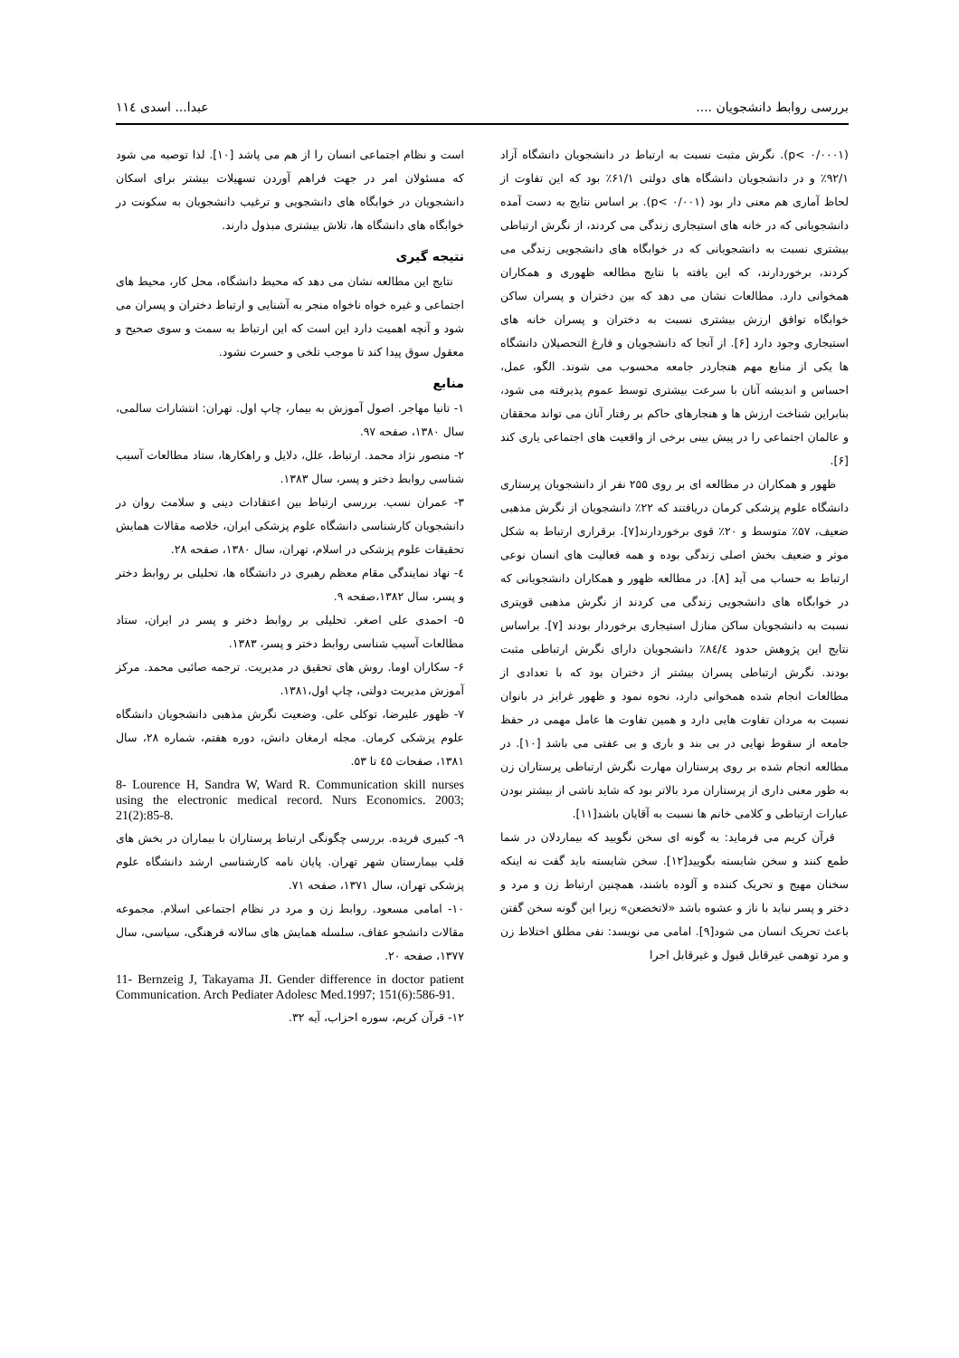بررسی روابط دانشجویان .... عبدا... اسدی ۱۱٤
(p< ۰/۰۰۰۱). نگرش مثبت نسبت به ارتباط در دانشجویان دانشگاه آزاد ۹۲/۱٪ و در دانشجویان دانشگاه های دولتی ۶۱/۱٪ بود که این تفاوت از لحاظ آماری هم معنی دار بود (p< ۰/۰۰۱). بر اساس نتایج به دست آمده دانشجویانی که در خانه های استیجاری زندگی می کردند، از نگرش ارتباطی بیشتری نسبت به دانشجویانی که در خوابگاه های دانشجویی زندگی می کردند، برخوردارند، که این یافته با نتایج مطالعه ظهوری و همکاران همخوانی دارد. مطالعات نشان می دهد که بین دختران و پسران ساکن خوابگاه توافق ارزش بیشتری نسبت به دختران و پسران خانه های استیجاری وجود دارد [۶]. از آنجا که دانشجویان و فارغ التحصیلان دانشگاه ها یکی از منابع مهم هنجاردر جامعه محسوب می شوند. الگو، عمل، احساس و اندیشه آنان با سرعت بیشتری توسط عموم پذیرفته می شود، بنابراین شناخت ارزش ها و هنجارهای حاکم بر رفتار آنان می تواند محققان و عالمان اجتماعی را در پیش بینی برخی از واقعیت های اجتماعی یاری کند [۶].
ظهور و همکاران در مطالعه ای بر روی ۲۵۵ نفر از دانشجویان پرستاری دانشگاه علوم پزشکی کرمان دریافتند که ۲۲٪ دانشجویان از نگرش مذهبی ضعیف، ۵۷٪ متوسط و ۲۰٪ قوی برخوردارند[۷]. برقراری ارتباط به شکل موثر و ضعیف بخش اصلی زندگی بوده و همه فعالیت های انسان نوعی ارتباط به حساب می آید [۸]. در مطالعه ظهور و همکاران دانشجویانی که در خوابگاه های دانشجویی زندگی می کردند از نگرش مذهبی قویتری نسبت به دانشجویان ساکن منازل استیجاری برخوردار بودند [۷]. براساس نتایج این پژوهش حدود ۸٤/٤٪ دانشجویان دارای نگرش ارتباطی مثبت بودند. نگرش ارتباطی پسران بیشتر از دختران بود که با تعدادی از مطالعات انجام شده همخوانی دارد، نحوه نمود و ظهور غرایز در بانوان نسبت به مردان تفاوت هایی دارد و همین تفاوت ها عامل مهمی در حفظ جامعه از سقوط نهایی در بی بند و باری و بی عفتی می باشد [۱۰]. در مطالعه انجام شده بر روی پرستاران مهارت نگرش ارتباطی پرستاران زن به طور معنی داری از پرستاران مرد بالاتر بود که شاید ناشی از بیشتر بودن عبارات ارتباطی و کلامی خانم ها نسبت به آقایان باشد[۱۱].
قرآن کریم می فرماید: به گونه ای سخن نگویید که بیماردلان در شما طمع کنند و سخن شایسته بگویید[۱۲]. سخن شایسته باید گفت نه اینکه سخنان مهیج و تحریک کننده و آلوده باشند، همچنین ارتباط زن و مرد و دختر و پسر نباید با ناز و عشوه باشد «لاتخضعن» زیرا این گونه سخن گفتن باعث تحریک انسان می شود[۹]. امامی می نویسد: نفی مطلق اختلاط زن و مرد توهمی غیرقابل قبول و غیرقابل اجرا
است و نظام اجتماعی انسان را از هم می پاشد [۱۰]. لذا توصیه می شود که مسئولان امر در جهت فراهم آوردن تسهیلات بیشتر برای اسکان دانشجویان در خوابگاه های دانشجویی و ترغیب دانشجویان به سکونت در خوابگاه های دانشگاه ها، تلاش بیشتری مبذول دارند.
نتیجه گیری
نتایج این مطالعه نشان می دهد که محیط دانشگاه، محل کار، محیط های اجتماعی و غیره خواه ناخواه منجر به آشنایی و ارتباط دختران و پسران می شود و آنچه اهمیت دارد این است که این ارتباط به سمت و سوی صحیح و معقول سوق پیدا کند تا موجب تلخی و حسرت نشود.
منابع
۱- تانیا مهاجر. اصول آموزش به بیمار، چاپ اول. تهران: انتشارات سالمی، سال ۱۳۸۰، صفحه ۹۷.
۲- منصور نژاد محمد. ارتباط، علل، دلایل و راهکارها، ستاد مطالعات آسیب شناسی روابط دختر و پسر، سال ۱۳۸۳.
۳- عمران نسب. بررسی ارتباط بین اعتقادات دینی و سلامت روان در دانشجویان کارشناسی دانشگاه علوم پزشکی ایران، خلاصه مقالات همایش تحقیقات علوم پزشکی در اسلام، تهران، سال ۱۳۸۰، صفحه ۲۸.
٤- نهاد نمایندگی مقام معظم رهبری در دانشگاه ها، تحلیلی بر روابط دختر و پسر، سال ۱۳۸۲،صفحه ۹.
۵- احمدی علی اصغر. تحلیلی بر روابط دختر و پسر در ایران، ستاد مطالعات آسیب شناسی روابط دختر و پسر، ۱۳۸۳.
۶- سکاران اوما. روش های تحقیق در مدیریت. ترجمه صائبی محمد. مرکز آموزش مدیریت دولتی، چاپ اول،۱۳۸۱.
۷- ظهور علیرضا، توکلی علی. وضعیت نگرش مذهبی دانشجویان دانشگاه علوم پزشکی کرمان. مجله ارمغان دانش، دوره هفتم، شماره ۲۸، سال ۱۳۸۱، صفحات ٤۵ تا ۵۳.
8- Lourence H, Sandra W, Ward R. Communication skill nurses using the electronic medical record. Nurs Economics. 2003; 21(2):85-8.
۹- کبیری فریده. بررسی چگونگی ارتباط پرستاران با بیماران در بخش های قلب بیمارستان شهر تهران. پایان نامه کارشناسی ارشد دانشگاه علوم پزشکی تهران، سال ۱۳۷۱، صفحه ۷۱.
۱۰- امامی مسعود. روابط زن و مرد در نظام اجتماعی اسلام. مجموعه مقالات دانشجو عفاف، سلسله همایش های سالانه فرهنگی، سیاسی، سال ۱۳۷۷، صفحه ۲۰.
11- Bernzeig J, Takayama JI. Gender difference in doctor patient Communication. Arch Pediater Adolesc Med.1997; 151(6):586-91.
۱۲- قرآن کریم، سوره احزاب، آیه ۳۲.